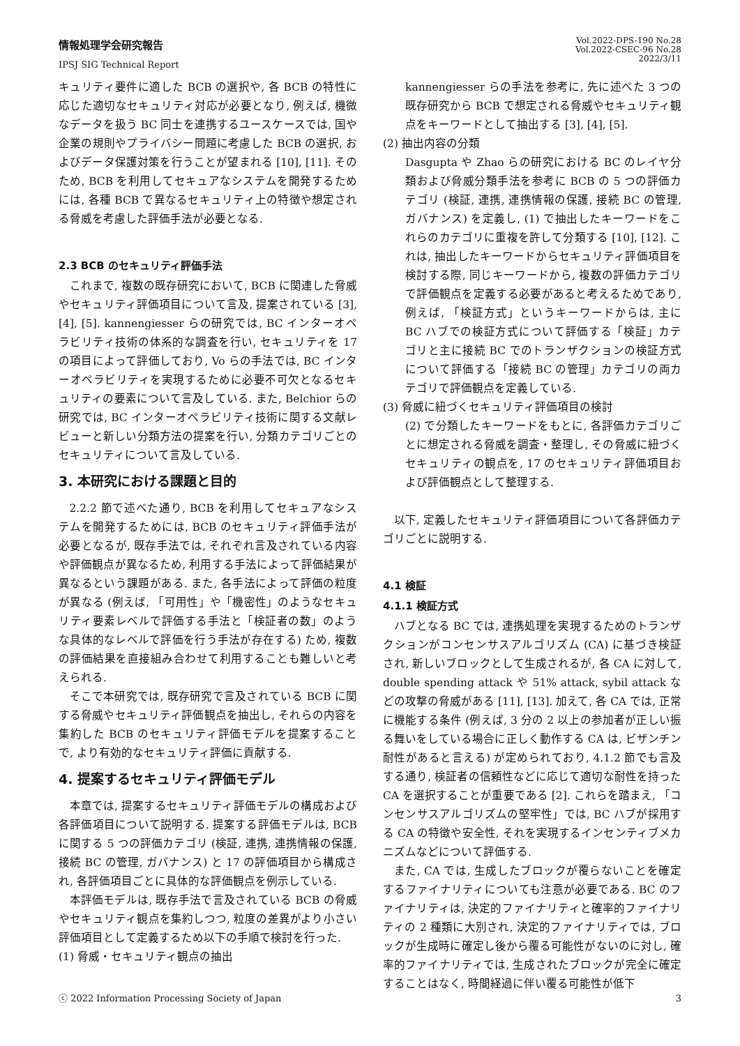情報処理学会研究報告
IPSJ SIG Technical Report
Vol.2022-DPS-190 No.28
Vol.2022-CSEC-96 No.28
2022/3/11
キュリティ要件に適した BCB の選択や, 各 BCB の特性に応じた適切なセキュリティ対応が必要となり, 例えば, 機微なデータを扱う BC 同士を連携するユースケースでは, 国や企業の規則やプライバシー問題に考慮した BCB の選択, およびデータ保護対策を行うことが望まれる [10], [11]. そのため, BCB を利用してセキュアなシステムを開発するためには, 各種 BCB で異なるセキュリティ上の特徴や想定される脅威を考慮した評価手法が必要となる.
2.3 BCB のセキュリティ評価手法
これまで, 複数の既存研究において, BCB に関連した脅威やセキュリティ評価項目について言及, 提案されている [3], [4], [5]. kannengiesser らの研究では, BC インターオペラビリティ技術の体系的な調査を行い, セキュリティを 17 の項目によって評価しており, Vo らの手法では, BC インターオペラビリティを実現するために必要不可欠となるセキュリティの要素について言及している. また, Belchior らの研究では, BC インターオペラビリティ技術に関する文献レビューと新しい分類方法の提案を行い, 分類カテゴリごとのセキュリティについて言及している.
3. 本研究における課題と目的
2.2.2 節で述べた通り, BCB を利用してセキュアなシステムを開発するためには, BCB のセキュリティ評価手法が必要となるが, 既存手法では, それぞれ言及されている内容や評価観点が異なるため, 利用する手法によって評価結果が異なるという課題がある. また, 各手法によって評価の粒度が異なる (例えば, 「可用性」や「機密性」のようなセキュリティ要素レベルで評価する手法と「検証者の数」のような具体的なレベルで評価を行う手法が存在する) ため, 複数の評価結果を直接組み合わせて利用することも難しいと考えられる.
そこで本研究では, 既存研究で言及されている BCB に関する脅威やセキュリティ評価観点を抽出し, それらの内容を集約した BCB のセキュリティ評価モデルを提案することで, より有効的なセキュリティ評価に貢献する.
4. 提案するセキュリティ評価モデル
本章では, 提案するセキュリティ評価モデルの構成および各評価項目について説明する. 提案する評価モデルは, BCB に関する 5 つの評価カテゴリ (検証, 連携, 連携情報の保護, 接続 BC の管理, ガバナンス) と 17 の評価項目から構成され, 各評価項目ごとに具体的な評価観点を例示している.
本評価モデルは, 既存手法で言及されている BCB の脅威やセキュリティ観点を集約しつつ, 粒度の差異がより小さい評価項目として定義するため以下の手順で検討を行った.
(1) 脅威・セキュリティ観点の抽出
kannengiesser らの手法を参考に, 先に述べた 3 つの既存研究から BCB で想定される脅威やセキュリティ観点をキーワードとして抽出する [3], [4], [5].
(2) 抽出内容の分類
Dasgupta や Zhao らの研究における BC のレイヤ分類および脅威分類手法を参考に BCB の 5 つの評価カテゴリ (検証, 連携, 連携情報の保護, 接続 BC の管理, ガバナンス) を定義し, (1) で抽出したキーワードをこれらのカテゴリに重複を許して分類する [10], [12]. これは, 抽出したキーワードからセキュリティ評価項目を検討する際, 同じキーワードから, 複数の評価カテゴリで評価観点を定義する必要があると考えるためであり, 例えば, 「検証方式」というキーワードからは, 主に BC ハブでの検証方式について評価する「検証」カテゴリと主に接続 BC でのトランザクションの検証方式について評価する「接続 BC の管理」カテゴリの両カテゴリで評価観点を定義している.
(3) 脅威に紐づくセキュリティ評価項目の検討
(2) で分類したキーワードをもとに, 各評価カテゴリごとに想定される脅威を調査・整理し, その脅威に紐づくセキュリティの観点を, 17 のセキュリティ評価項目および評価観点として整理する.
以下, 定義したセキュリティ評価項目について各評価カテゴリごとに説明する.
4.1 検証
4.1.1 検証方式
ハブとなる BC では, 連携処理を実現するためのトランザクションがコンセンサスアルゴリズム (CA) に基づき検証され, 新しいブロックとして生成されるが, 各 CA に対して, double spending attack や 51% attack, sybil attack などの攻撃の脅威がある [11], [13]. 加えて, 各 CA では, 正常に機能する条件 (例えば, 3 分の 2 以上の参加者が正しい振る舞いをしている場合に正しく動作する CA は, ビザンチン耐性があると言える) が定められており, 4.1.2 節でも言及する通り, 検証者の信頼性などに応じて適切な耐性を持った CA を選択することが重要である [2]. これらを踏まえ, 「コンセンサスアルゴリズムの堅牢性」では, BC ハブが採用する CA の特徴や安全性, それを実現するインセンティブメカニズムなどについて評価する.
また, CA では, 生成したブロックが覆らないことを確定するファイナリティについても注意が必要である. BC のファイナリティは, 決定的ファイナリティと確率的ファイナリティの 2 種類に大別され, 決定的ファイナリティでは, ブロックが生成時に確定し後から覆る可能性がないのに対し, 確率的ファイナリティでは, 生成されたブロックが完全に確定することはなく, 時間経過に伴い覆る可能性が低下
ⓒ 2022 Information Processing Society of Japan 3